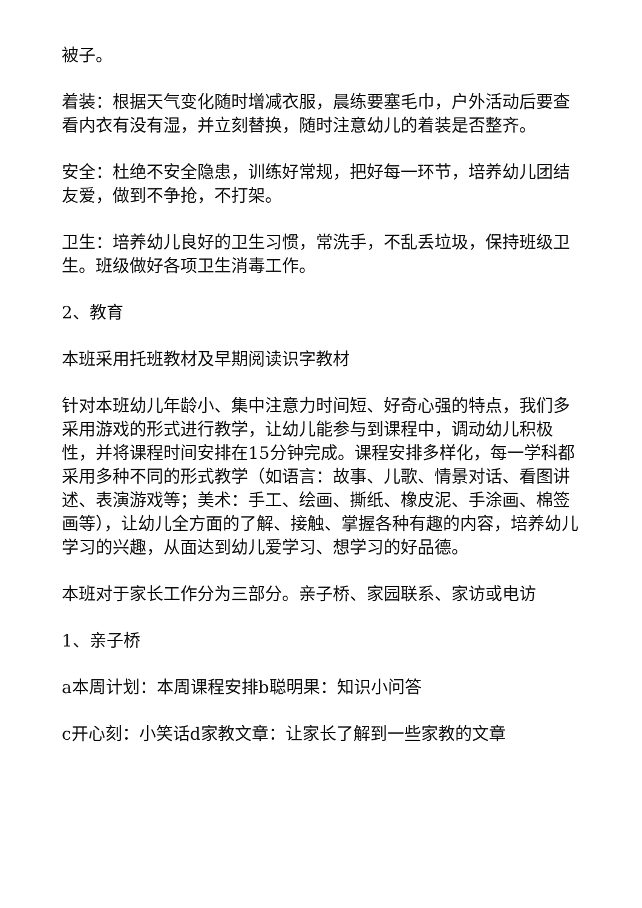被子。
着装：根据天气变化随时增减衣服，晨练要塞毛巾，户外活动后要查看内衣有没有湿，并立刻替换，随时注意幼儿的着装是否整齐。
安全：杜绝不安全隐患，训练好常规，把好每一环节，培养幼儿团结友爱，做到不争抢，不打架。
卫生：培养幼儿良好的卫生习惯，常洗手，不乱丢垃圾，保持班级卫生。班级做好各项卫生消毒工作。
2、教育
本班采用托班教材及早期阅读识字教材
针对本班幼儿年龄小、集中注意力时间短、好奇心强的特点，我们多采用游戏的形式进行教学，让幼儿能参与到课程中，调动幼儿积极性，并将课程时间安排在15分钟完成。课程安排多样化，每一学科都采用多种不同的形式教学（如语言：故事、儿歌、情景对话、看图讲述、表演游戏等；美术：手工、绘画、撕纸、橡皮泥、手涂画、棉签画等），让幼儿全方面的了解、接触、掌握各种有趣的内容，培养幼儿学习的兴趣，从面达到幼儿爱学习、想学习的好品德。
本班对于家长工作分为三部分。亲子桥、家园联系、家访或电访
1、亲子桥
a本周计划：本周课程安排b聪明果：知识小问答
c开心刻：小笑话d家教文章：让家长了解到一些家教的文章